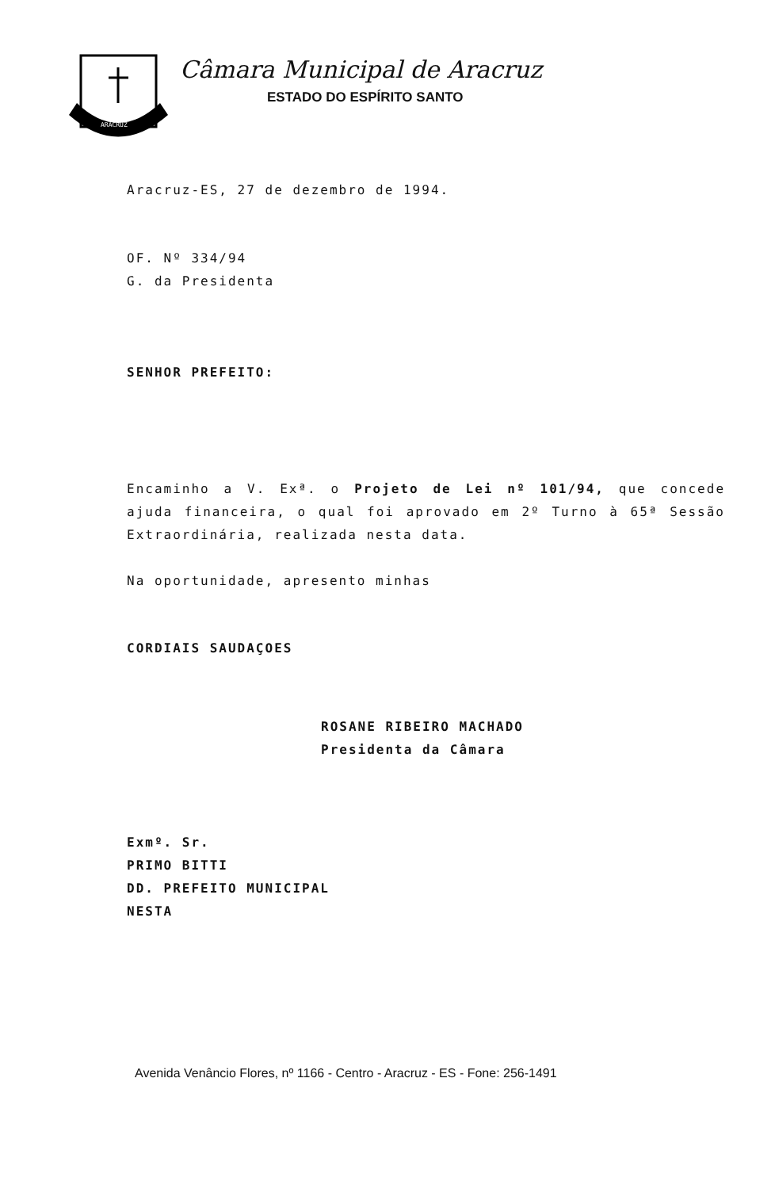ARACRUZ
Câmara Municipal de Aracruz
ESTADO DO ESPÍRITO SANTO
Aracruz-ES, 27 de dezembro de 1994.
OF. Nº 334/94
G. da Presidenta
SENHOR PREFEITO:
Encaminho a V. Exª. o Projeto de Lei nº 101/94, que concede ajuda financeira, o qual foi aprovado em 2º Turno à 65ª Sessão Extraordinária, realizada nesta data.
Na oportunidade, apresento minhas
CORDIAIS SAUDAÇOES
ROSANE RIBEIRO MACHADO
Presidenta da Câmara
Exmº. Sr.
PRIMO BITTI
DD. PREFEITO MUNICIPAL
NESTA
Avenida Venâncio Flores, nº 1166 - Centro - Aracruz - ES - Fone: 256-1491